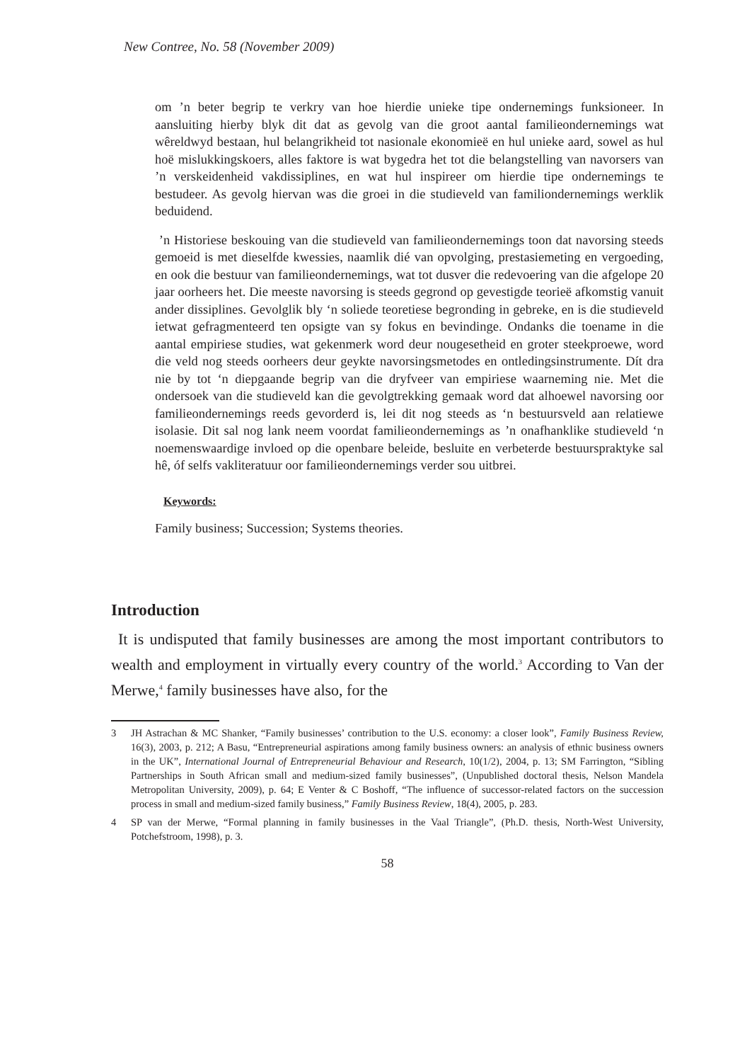New Contree, No. 58 (November 2009)
om ’n beter begrip te verkry van hoe hierdie unieke tipe ondernemings funksioneer. In aansluiting hierby blyk dit dat as gevolg van die groot aantal familieondernemings wat wêreldwyd bestaan, hul belangrikheid tot nasionale ekonomieë en hul unieke aard, sowel as hul hoë mislukkingskoers, alles faktore is wat bygedra het tot die belangstelling van navorsers van ’n verskeidenheid vakdissiplines, en wat hul inspireer om hierdie tipe ondernemings te bestudeer. As gevolg hiervan was die groei in die studieveld van familiondernemings werklik beduidend.
’n Historiese beskouing van die studieveld van familieondernemings toon dat navorsing steeds gemoeid is met dieselfde kwessies, naamlik dié van opvolging, prestasiemeting en vergoeding, en ook die bestuur van familieondernemings, wat tot dusver die redevoering van die afgelope 20 jaar oorheers het. Die meeste navorsing is steeds gegrond op gevestigde teorieë afkomstig vanuit ander dissiplines. Gevolglik bly ‘n soliede teoretiese begronding in gebreke, en is die studieveld ietwat gefragmenteerd ten opsigte van sy fokus en bevindinge. Ondanks die toename in die aantal empiriese studies, wat gekenmerk word deur nougesetheid en groter steekproewe, word die veld nog steeds oorheers deur geykte navorsingsmetodes en ontledingsinstrumente. Dít dra nie by tot ‘n diepgaande begrip van die dryfveer van empiriese waarneming nie. Met die ondersoek van die studieveld kan die gevolgtrekking gemaak word dat alhoewel navorsing oor familieondernemings reeds gevorderd is, lei dit nog steeds as ‘n bestuursveld aan relatiewe isolasie. Dit sal nog lank neem voordat familieondernemings as ’n onafhanklike studieveld ‘n noemenswaardige invloed op die openbare beleide, besluite en verbeterde bestuurspraktyke sal hê, óf selfs vakliteratuur oor familieondernemings verder sou uitbrei.
Keywords:
Family business; Succession; Systems theories.
Introduction
It is undisputed that family businesses are among the most important contributors to wealth and employment in virtually every country of the world.<sup>3</sup> According to Van der Merwe,<sup>4</sup> family businesses have also, for the
3 JH Astrachan & MC Shanker, “Family businesses’ contribution to the U.S. economy: a closer look”, Family Business Review, 16(3), 2003, p. 212; A Basu, “Entrepreneurial aspirations among family business owners: an analysis of ethnic business owners in the UK”, International Journal of Entrepreneurial Behaviour and Research, 10(1/2), 2004, p. 13; SM Farrington, “Sibling Partnerships in South African small and medium-sized family businesses”, (Unpublished doctoral thesis, Nelson Mandela Metropolitan University, 2009), p. 64; E Venter & C Boshoff, “The influence of successor-related factors on the succession process in small and medium-sized family business,” Family Business Review, 18(4), 2005, p. 283.
4 SP van der Merwe, “Formal planning in family businesses in the Vaal Triangle”, (Ph.D. thesis, North-West University, Potchefstroom, 1998), p. 3.
58